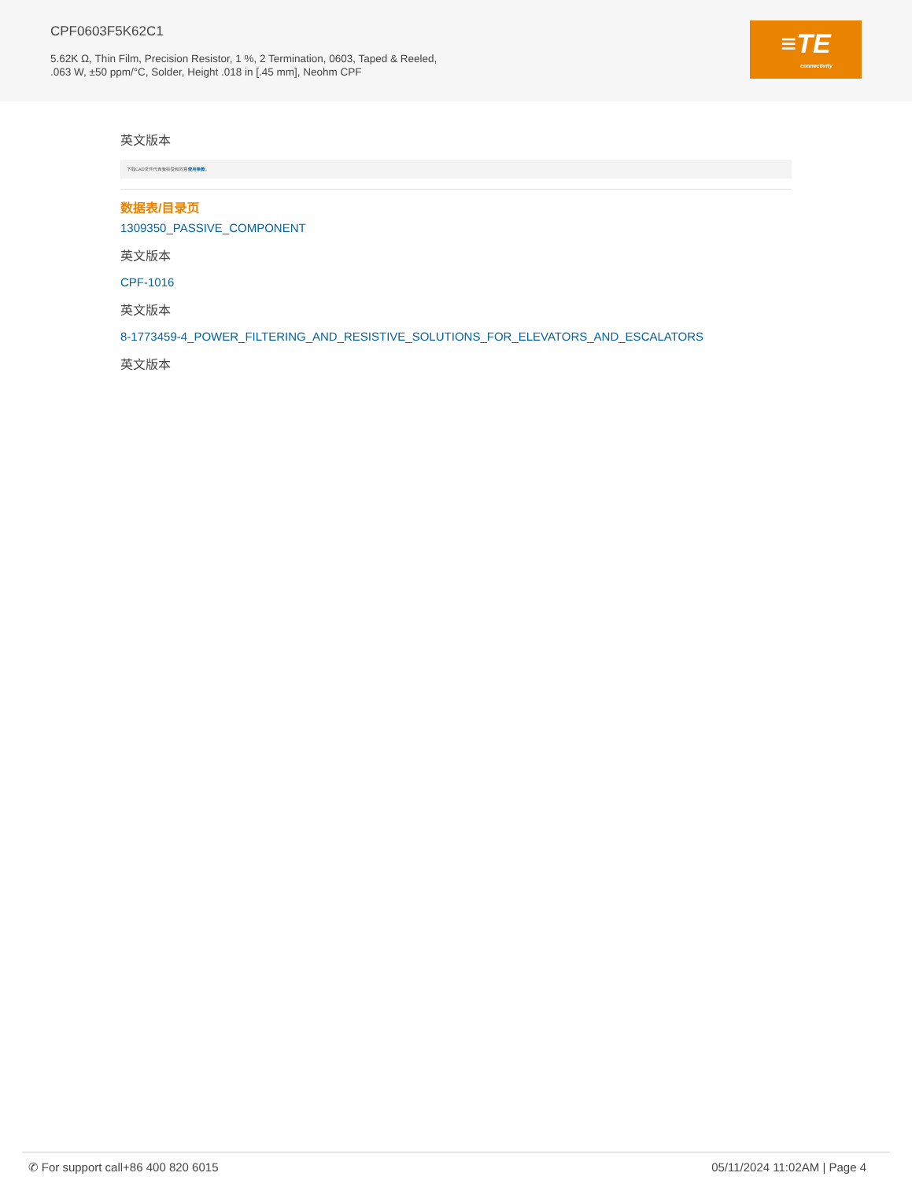CPF0603F5K62C1
5.62K Ω, Thin Film, Precision Resistor, 1 %, 2 Termination, 0603, Taped & Reeled, .063 W, ±50 ppm/°C, Solder, Height .018 in [.45 mm], Neohm CPF
≡TE
connectivity
英文版本
下载CAD文件代表我接受和同意使用条款。
数据表/目录页
1309350_PASSIVE_COMPONENT
英文版本
CPF-1016
英文版本
8-1773459-4_POWER_FILTERING_AND_RESISTIVE_SOLUTIONS_FOR_ELEVATORS_AND_ESCALATORS
英文版本
✆ For support call+86 400 820 6015 05/11/2024 11:02AM | Page 4